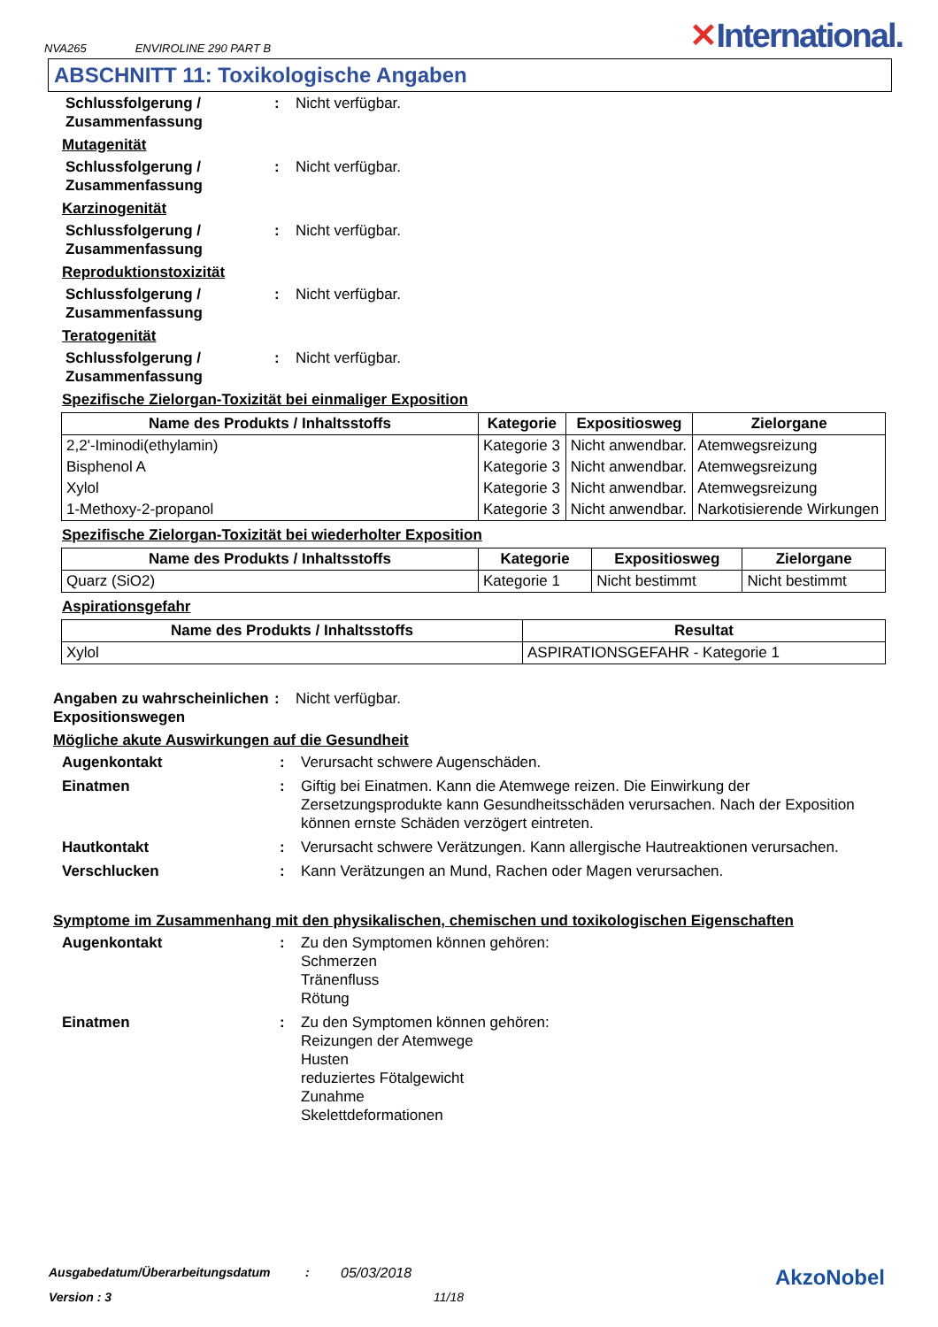NVA265 ENVIROLINE 290 PART B
✕International.
ABSCHNITT 11: Toxikologische Angaben
Schlussfolgerung / Zusammenfassung
: Nicht verfügbar.
Mutagenität
Schlussfolgerung / Zusammenfassung
: Nicht verfügbar.
Karzinogenität
Schlussfolgerung / Zusammenfassung
: Nicht verfügbar.
Reproduktionstoxizität
Schlussfolgerung / Zusammenfassung
: Nicht verfügbar.
Teratogenität
Schlussfolgerung / Zusammenfassung
: Nicht verfügbar.
Spezifische Zielorgan-Toxizität bei einmaliger Exposition
| Name des Produkts / Inhaltsstoffs | Kategorie | Expositiosweg | Zielorgane |
| --- | --- | --- | --- |
| 2,2'-Iminodi(ethylamin) | Kategorie 3 | Nicht anwendbar. | Atemwegsreizung |
| Bisphenol A | Kategorie 3 | Nicht anwendbar. | Atemwegsreizung |
| Xylol | Kategorie 3 | Nicht anwendbar. | Atemwegsreizung |
| 1-Methoxy-2-propanol | Kategorie 3 | Nicht anwendbar. | Narkotisierende Wirkungen |
Spezifische Zielorgan-Toxizität bei wiederholter Exposition
| Name des Produkts / Inhaltsstoffs | Kategorie | Expositiosweg | Zielorgane |
| --- | --- | --- | --- |
| Quarz (SiO2) | Kategorie 1 | Nicht bestimmt | Nicht bestimmt |
Aspirationsgefahr
| Name des Produkts / Inhaltsstoffs | Resultat |
| --- | --- |
| Xylol | ASPIRATIONSGEFAHR - Kategorie 1 |
Angaben zu wahrscheinlichen Expositionswegen
: Nicht verfügbar.
Mögliche akute Auswirkungen auf die Gesundheit
Augenkontakt : Verursacht schwere Augenschäden.
Einatmen : Giftig bei Einatmen. Kann die Atemwege reizen. Die Einwirkung der Zersetzungsprodukte kann Gesundheitsschäden verursachen. Nach der Exposition können ernste Schäden verzögert eintreten.
Hautkontakt : Verursacht schwere Verätzungen. Kann allergische Hautreaktionen verursachen.
Verschlucken : Kann Verätzungen an Mund, Rachen oder Magen verursachen.
Symptome im Zusammenhang mit den physikalischen, chemischen und toxikologischen Eigenschaften
Augenkontakt : Zu den Symptomen können gehören:
Schmerzen
Tränenfluss
Rötung
Einatmen : Zu den Symptomen können gehören:
Reizungen der Atemwege
Husten
reduziertes Fötalgewicht
Zunahme
Skelettdeformationen
Ausgabedatum/Überarbeitungsdatum: 05/03/2018 AkzoNobel
Version : 3 11/18